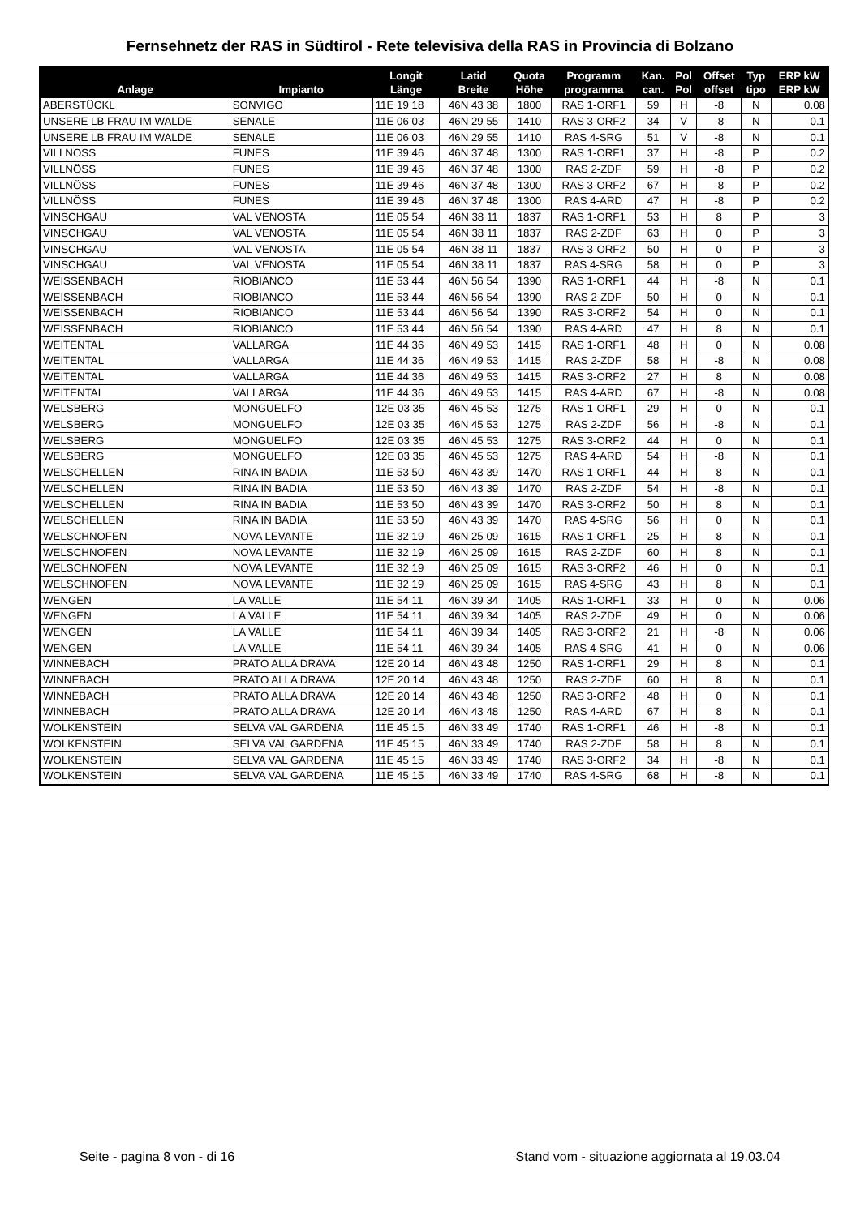Fernsehnetz der RAS in Südtirol - Rete televisiva della RAS in Provincia di Bolzano
| Anlage | Impianto | Longit Länge | Latid Breite | Quota Höhe | Programm programma | Kan. can. | Pol Pol | Offset offset | Typ tipo | ERP kW ERP kW |
| --- | --- | --- | --- | --- | --- | --- | --- | --- | --- | --- |
| ABERSTÜCKL | SONVIGO | 11E 19 18 | 46N 43 38 | 1800 | RAS 1-ORF1 | 59 | H | -8 | N | 0.08 |
| UNSERE LB FRAU IM WALDE | SENALE | 11E 06 03 | 46N 29 55 | 1410 | RAS 3-ORF2 | 34 | V | -8 | N | 0.1 |
| UNSERE LB FRAU IM WALDE | SENALE | 11E 06 03 | 46N 29 55 | 1410 | RAS 4-SRG | 51 | V | -8 | N | 0.1 |
| VILLNÖSS | FUNES | 11E 39 46 | 46N 37 48 | 1300 | RAS 1-ORF1 | 37 | H | -8 | P | 0.2 |
| VILLNÖSS | FUNES | 11E 39 46 | 46N 37 48 | 1300 | RAS 2-ZDF | 59 | H | -8 | P | 0.2 |
| VILLNÖSS | FUNES | 11E 39 46 | 46N 37 48 | 1300 | RAS 3-ORF2 | 67 | H | -8 | P | 0.2 |
| VILLNÖSS | FUNES | 11E 39 46 | 46N 37 48 | 1300 | RAS 4-ARD | 47 | H | -8 | P | 0.2 |
| VINSCHGAU | VAL VENOSTA | 11E 05 54 | 46N 38 11 | 1837 | RAS 1-ORF1 | 53 | H | 8 | P | 3 |
| VINSCHGAU | VAL VENOSTA | 11E 05 54 | 46N 38 11 | 1837 | RAS 2-ZDF | 63 | H | 0 | P | 3 |
| VINSCHGAU | VAL VENOSTA | 11E 05 54 | 46N 38 11 | 1837 | RAS 3-ORF2 | 50 | H | 0 | P | 3 |
| VINSCHGAU | VAL VENOSTA | 11E 05 54 | 46N 38 11 | 1837 | RAS 4-SRG | 58 | H | 0 | P | 3 |
| WEISSENBACH | RIOBIANCO | 11E 53 44 | 46N 56 54 | 1390 | RAS 1-ORF1 | 44 | H | -8 | N | 0.1 |
| WEISSENBACH | RIOBIANCO | 11E 53 44 | 46N 56 54 | 1390 | RAS 2-ZDF | 50 | H | 0 | N | 0.1 |
| WEISSENBACH | RIOBIANCO | 11E 53 44 | 46N 56 54 | 1390 | RAS 3-ORF2 | 54 | H | 0 | N | 0.1 |
| WEISSENBACH | RIOBIANCO | 11E 53 44 | 46N 56 54 | 1390 | RAS 4-ARD | 47 | H | 8 | N | 0.1 |
| WEITENTAL | VALLARGA | 11E 44 36 | 46N 49 53 | 1415 | RAS 1-ORF1 | 48 | H | 0 | N | 0.08 |
| WEITENTAL | VALLARGA | 11E 44 36 | 46N 49 53 | 1415 | RAS 2-ZDF | 58 | H | -8 | N | 0.08 |
| WEITENTAL | VALLARGA | 11E 44 36 | 46N 49 53 | 1415 | RAS 3-ORF2 | 27 | H | 8 | N | 0.08 |
| WEITENTAL | VALLARGA | 11E 44 36 | 46N 49 53 | 1415 | RAS 4-ARD | 67 | H | -8 | N | 0.08 |
| WELSBERG | MONGUELFO | 12E 03 35 | 46N 45 53 | 1275 | RAS 1-ORF1 | 29 | H | 0 | N | 0.1 |
| WELSBERG | MONGUELFO | 12E 03 35 | 46N 45 53 | 1275 | RAS 2-ZDF | 56 | H | -8 | N | 0.1 |
| WELSBERG | MONGUELFO | 12E 03 35 | 46N 45 53 | 1275 | RAS 3-ORF2 | 44 | H | 0 | N | 0.1 |
| WELSBERG | MONGUELFO | 12E 03 35 | 46N 45 53 | 1275 | RAS 4-ARD | 54 | H | -8 | N | 0.1 |
| WELSCHELLEN | RINA IN BADIA | 11E 53 50 | 46N 43 39 | 1470 | RAS 1-ORF1 | 44 | H | 8 | N | 0.1 |
| WELSCHELLEN | RINA IN BADIA | 11E 53 50 | 46N 43 39 | 1470 | RAS 2-ZDF | 54 | H | -8 | N | 0.1 |
| WELSCHELLEN | RINA IN BADIA | 11E 53 50 | 46N 43 39 | 1470 | RAS 3-ORF2 | 50 | H | 8 | N | 0.1 |
| WELSCHELLEN | RINA IN BADIA | 11E 53 50 | 46N 43 39 | 1470 | RAS 4-SRG | 56 | H | 0 | N | 0.1 |
| WELSCHNOFEN | NOVA LEVANTE | 11E 32 19 | 46N 25 09 | 1615 | RAS 1-ORF1 | 25 | H | 8 | N | 0.1 |
| WELSCHNOFEN | NOVA LEVANTE | 11E 32 19 | 46N 25 09 | 1615 | RAS 2-ZDF | 60 | H | 8 | N | 0.1 |
| WELSCHNOFEN | NOVA LEVANTE | 11E 32 19 | 46N 25 09 | 1615 | RAS 3-ORF2 | 46 | H | 0 | N | 0.1 |
| WELSCHNOFEN | NOVA LEVANTE | 11E 32 19 | 46N 25 09 | 1615 | RAS 4-SRG | 43 | H | 8 | N | 0.1 |
| WENGEN | LA VALLE | 11E 54 11 | 46N 39 34 | 1405 | RAS 1-ORF1 | 33 | H | 0 | N | 0.06 |
| WENGEN | LA VALLE | 11E 54 11 | 46N 39 34 | 1405 | RAS 2-ZDF | 49 | H | 0 | N | 0.06 |
| WENGEN | LA VALLE | 11E 54 11 | 46N 39 34 | 1405 | RAS 3-ORF2 | 21 | H | -8 | N | 0.06 |
| WENGEN | LA VALLE | 11E 54 11 | 46N 39 34 | 1405 | RAS 4-SRG | 41 | H | 0 | N | 0.06 |
| WINNEBACH | PRATO ALLA DRAVA | 12E 20 14 | 46N 43 48 | 1250 | RAS 1-ORF1 | 29 | H | 8 | N | 0.1 |
| WINNEBACH | PRATO ALLA DRAVA | 12E 20 14 | 46N 43 48 | 1250 | RAS 2-ZDF | 60 | H | 8 | N | 0.1 |
| WINNEBACH | PRATO ALLA DRAVA | 12E 20 14 | 46N 43 48 | 1250 | RAS 3-ORF2 | 48 | H | 0 | N | 0.1 |
| WINNEBACH | PRATO ALLA DRAVA | 12E 20 14 | 46N 43 48 | 1250 | RAS 4-ARD | 67 | H | 8 | N | 0.1 |
| WOLKENSTEIN | SELVA VAL GARDENA | 11E 45 15 | 46N 33 49 | 1740 | RAS 1-ORF1 | 46 | H | -8 | N | 0.1 |
| WOLKENSTEIN | SELVA VAL GARDENA | 11E 45 15 | 46N 33 49 | 1740 | RAS 2-ZDF | 58 | H | 8 | N | 0.1 |
| WOLKENSTEIN | SELVA VAL GARDENA | 11E 45 15 | 46N 33 49 | 1740 | RAS 3-ORF2 | 34 | H | -8 | N | 0.1 |
| WOLKENSTEIN | SELVA VAL GARDENA | 11E 45 15 | 46N 33 49 | 1740 | RAS 4-SRG | 68 | H | -8 | N | 0.1 |
Seite - pagina 8 von - di 16 Stand vom - situazione aggiornata al 19.03.04